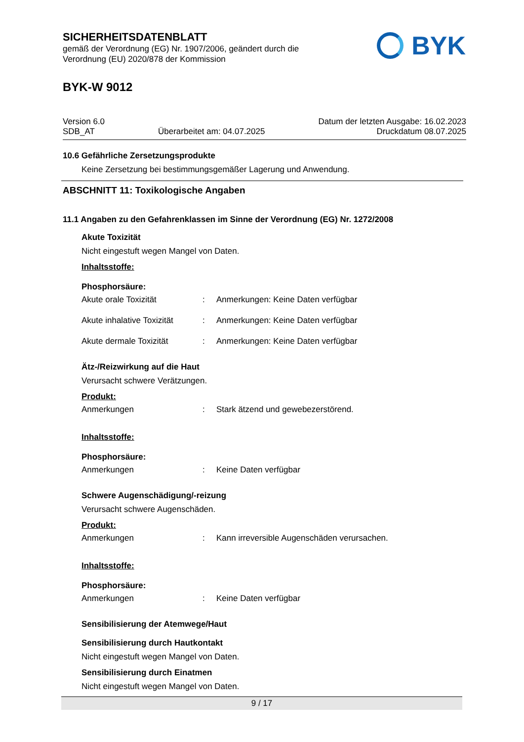BYK
SICHERHEITSDATENBLATT
gemäß der Verordnung (EG) Nr. 1907/2006, geändert durch die
Verordnung (EU) 2020/878 der Kommission
BYK-W 9012
Version 6.0
SDB_AT
Überarbeitet am: 04.07.2025 Datum der letzten Ausgabe: 16.02.2023
Druckdatum 08.07.2025
10.6 Gefährliche Zersetzungsprodukte
Keine Zersetzung bei bestimmungsgemäßer Lagerung und Anwendung.
ABSCHNITT 11: Toxikologische Angaben
11.1 Angaben zu den Gefahrenklassen im Sinne der Verordnung (EG) Nr. 1272/2008
Akute Toxizität
Nicht eingestuft wegen Mangel von Daten.
Inhaltsstoffe:
Phosphorsäure:
Akute orale Toxizität: Anmerkungen: Keine Daten verfügbar
Akute inhalative Toxizität: Anmerkungen: Keine Daten verfügbar
Akute dermale Toxizität: Anmerkungen: Keine Daten verfügbar
Ätz-/Reizwirkung auf die Haut
Verursacht schwere Verätzungen.
Produkt:
Anmerkungen: Stark ätzend und gewebezerstörend.
Inhaltsstoffe:
Phosphorsäure:
Anmerkungen: Keine Daten verfügbar
Schwere Augenschädigung/-reizung
Verursacht schwere Augenschäden.
Produkt:
Anmerkungen: Kann irreversible Augenschäden verursachen.
Inhaltsstoffe:
Phosphorsäure:
Anmerkungen: Keine Daten verfügbar
Sensibilisierung der Atemwege/Haut
Sensibilisierung durch Hautkontakt
Nicht eingestuft wegen Mangel von Daten.
Sensibilisierung durch Einatmen
Nicht eingestuft wegen Mangel von Daten.
9 / 17